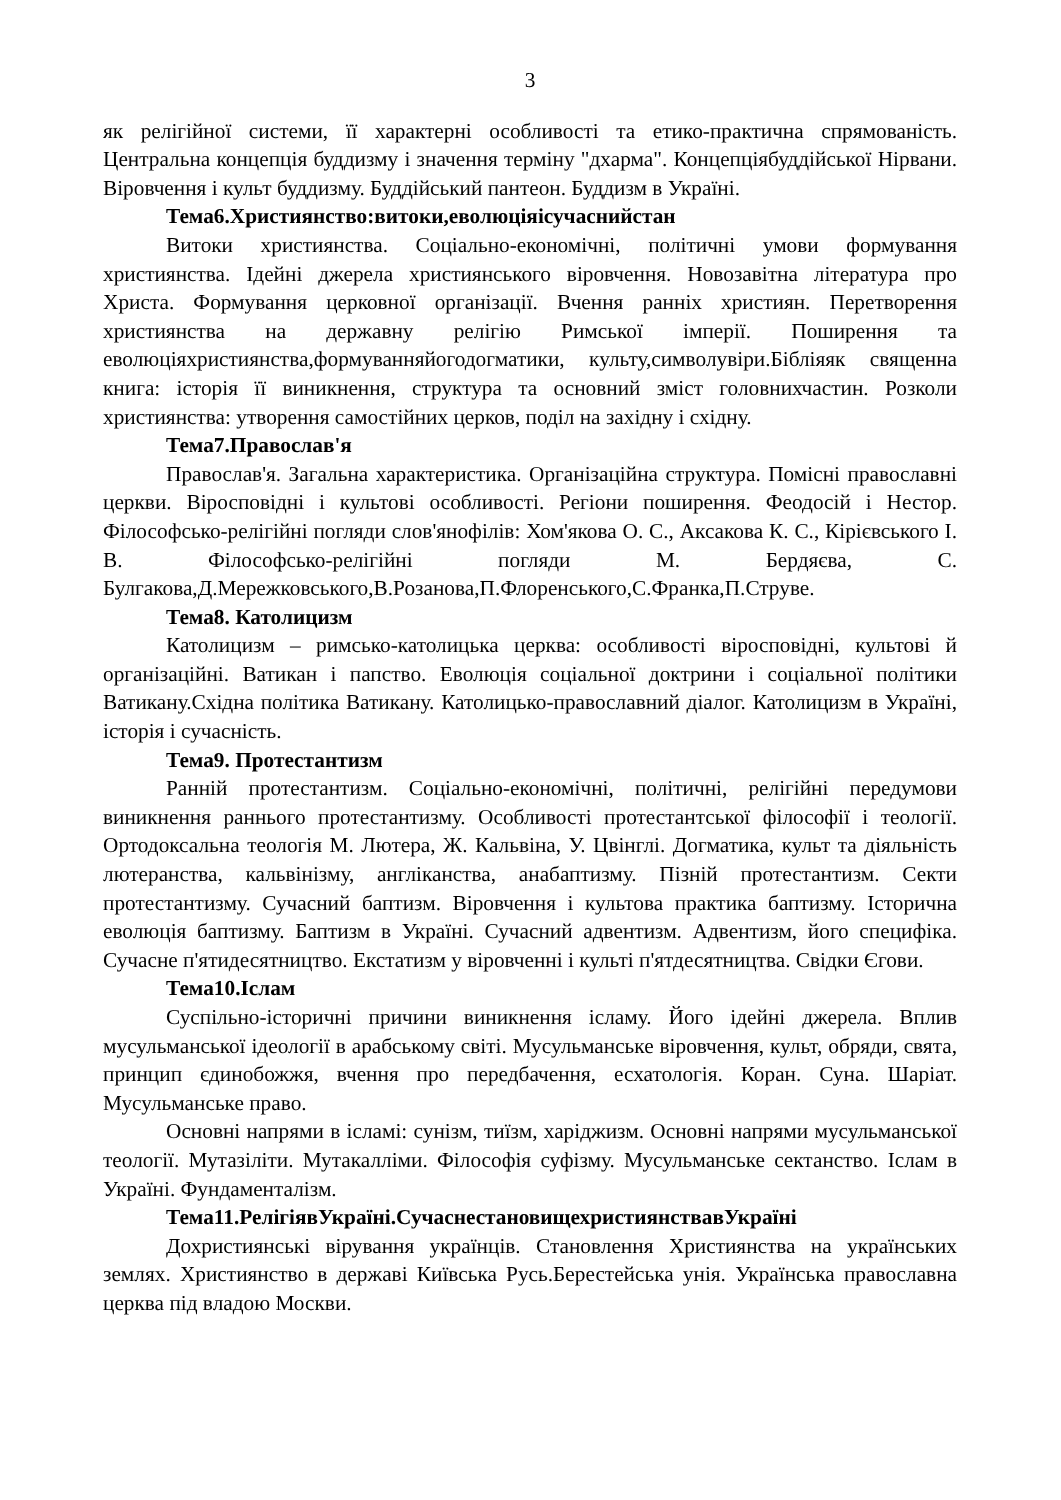3
як релігійної системи, її характерні особливості та етико-практична спрямованість. Центральна концепція буддизму і значення терміну "дхарма". Концепціябуддійської Нірвани. Віровчення і культ буддизму. Буддійський пантеон. Буддизм в Україні.
Тема6.Християнство:витоки,еволюціяісучаснийстан
Витоки християнства. Соціально-економічні, політичні умови формування християнства. Ідейні джерела християнського віровчення. Новозавітна література про Христа. Формування церковної організації. Вчення ранніх християн. Перетворення християнства на державну релігію Римської імперії. Поширення та еволюціяхристиянства,формуванняйогодогматики, культу,символувіри.Бібліяяк священна книга: історія її виникнення, структура та основний зміст головнихчастин. Розколи християнства: утворення самостійних церков, поділ на західну і східну.
Тема7.Православ'я
Православ'я. Загальна характеристика. Організаційна структура. Помісні православні церкви. Віросповідні і культові особливості. Регіони поширення. Феодосій і Нестор. Філософсько-релігійні погляди слов'янофілів: Хом'якова О. С., Аксакова К. С., Кірієвського І. В. Філософсько-релігійні погляди М. Бердяєва, С. Булгакова,Д.Мережковського,В.Розанова,П.Флоренського,С.Франка,П.Струве.
Тема8. Католицизм
Католицизм – римсько-католицька церква: особливості віросповідні, культові й організаційні. Ватикан і папство. Еволюція соціальної доктрини і соціальної політики Ватикану.Східна політика Ватикану. Католицько-православний діалог. Католицизм в Україні, історія і сучасність.
Тема9. Протестантизм
Ранній протестантизм. Соціально-економічні, політичні, релігійні передумови виникнення раннього протестантизму. Особливості протестантської філософії і теології. Ортодоксальна теологія М. Лютера, Ж. Кальвіна, У. Цвінглі. Догматика, культ та діяльність лютеранства, кальвінізму, англіканства, анабаптизму. Пізній протестантизм. Секти протестантизму. Сучасний баптизм. Віровчення і культова практика баптизму. Історична еволюція баптизму. Баптизм в Україні. Сучасний адвентизм. Адвентизм, його специфіка. Сучасне п'ятидесятництво. Екстатизм у віровченні і культі п'ятдесятництва. Свідки Єгови.
Тема10.Іслам
Суспільно-історичні причини виникнення ісламу. Його ідейні джерела. Вплив мусульманської ідеології в арабському світі. Мусульманське віровчення, культ, обряди, свята, принцип єдинобожжя, вчення про передбачення, есхатологія. Коран. Суна. Шаріат. Мусульманське право.
Основні напрями в ісламі: сунізм, тиїзм, харіджизм. Основні напрями мусульманської теології. Мутазіліти. Мутакалліми. Філософія суфізму. Мусульманське сектанство. Іслам в Україні. Фундаменталізм.
Тема11.РелігіявУкраїні.СучаснестановищехристиянствавУкраїні
Дохристиянські вірування українців. Становлення Християнства на українських землях. Християнство в державі Київська Русь.Берестейська унія. Українська православна церква під владою Москви.